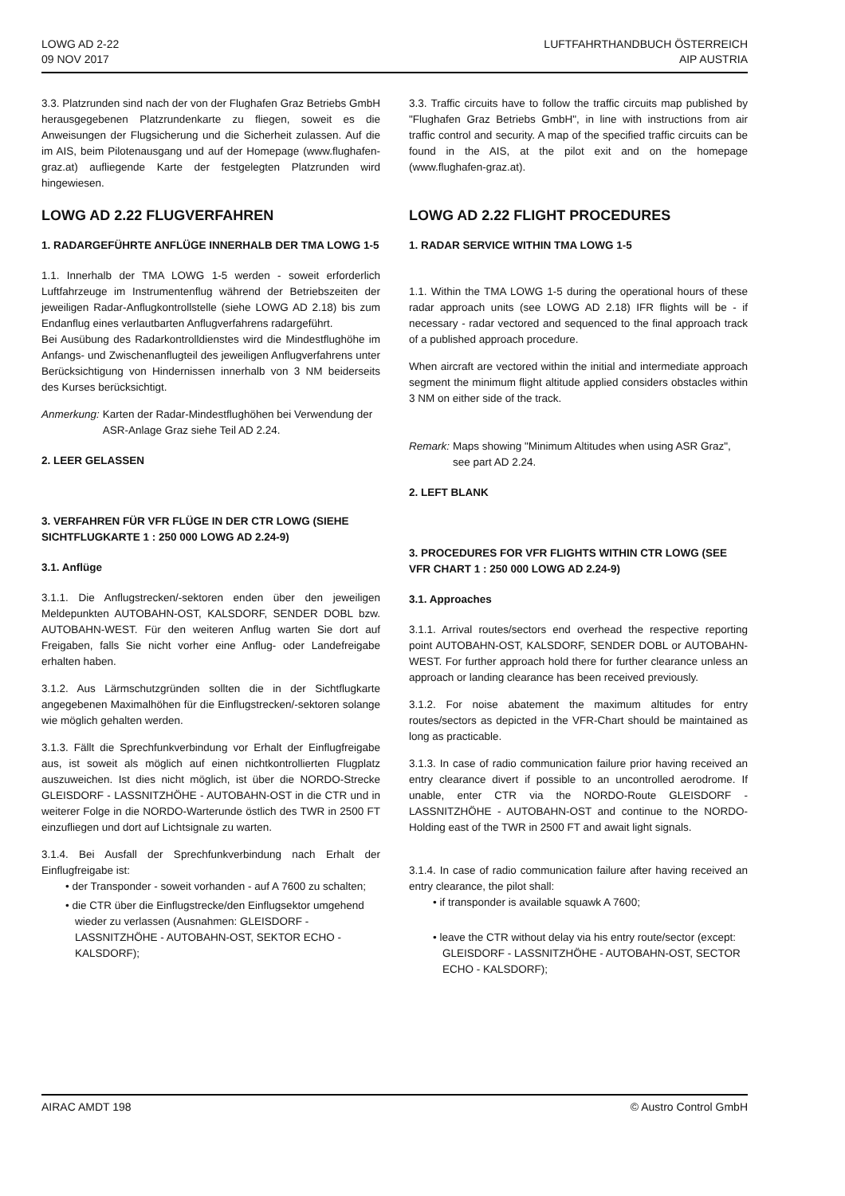LOWG AD 2-22
09 NOV 2017
LUFTFAHRTHANDBUCH ÖSTERREICH
AIP AUSTRIA
3.3. Platzrunden sind nach der von der Flughafen Graz Betriebs GmbH herausgegebenen Platzrundenkarte zu fliegen, soweit es die Anweisungen der Flugsicherung und die Sicherheit zulassen. Auf die im AIS, beim Pilotenausgang und auf der Homepage (www.flughafen-graz.at) aufliegende Karte der festgelegten Platzrunden wird hingewiesen.
LOWG AD 2.22 FLUGVERFAHREN
1. RADARGEFÜHRTE ANFLÜGE INNERHALB DER TMA LOWG 1-5
1.1. Innerhalb der TMA LOWG 1-5 werden - soweit erforderlich Luftfahrzeuge im Instrumentenflug während der Betriebszeiten der jeweiligen Radar-Anflugkontrollstelle (siehe LOWG AD 2.18) bis zum Endanflug eines verlautbarten Anflugverfahrens radargeführt.
Bei Ausübung des Radarkontrolldienstes wird die Mindestflughöhe im Anfangs- und Zwischenanflugteil des jeweiligen Anflugverfahrens unter Berücksichtigung von Hindernissen innerhalb von 3 NM beiderseits des Kurses berücksichtigt.
Anmerkung: Karten der Radar-Mindestflughöhen bei Verwendung der ASR-Anlage Graz siehe Teil AD 2.24.
2. LEER GELASSEN
3. VERFAHREN FÜR VFR FLÜGE IN DER CTR LOWG (SIEHE SICHTFLUGKARTE 1 : 250 000 LOWG AD 2.24-9)
3.1. Anflüge
3.1.1. Die Anflugstrecken/-sektoren enden über den jeweiligen Meldepunkten AUTOBAHN-OST, KALSDORF, SENDER DOBL bzw. AUTOBAHN-WEST. Für den weiteren Anflug warten Sie dort auf Freigaben, falls Sie nicht vorher eine Anflug- oder Landefreigabe erhalten haben.
3.1.2. Aus Lärmschutzgründen sollten die in der Sichtflugkarte angegebenen Maximalhöhen für die Einflugstrecken/-sektoren solange wie möglich gehalten werden.
3.1.3. Fällt die Sprechfunkverbindung vor Erhalt der Einflugfreigabe aus, ist soweit als möglich auf einen nichtkontrollierten Flugplatz auszuweichen. Ist dies nicht möglich, ist über die NORDO-Strecke GLEISDORF - LASSNITZHÖHE - AUTOBAHN-OST in die CTR und in weiterer Folge in die NORDO-Warterunde östlich des TWR in 2500 FT einzufliegen und dort auf Lichtsignale zu warten.
3.1.4. Bei Ausfall der Sprechfunkverbindung nach Erhalt der Einflugfreigabe ist:
• der Transponder - soweit vorhanden - auf A 7600 zu schalten;
• die CTR über die Einflugstrecke/den Einflugsektor umgehend wieder zu verlassen (Ausnahmen: GLEISDORF - LASSNITZHÖHE - AUTOBAHN-OST, SEKTOR ECHO - KALSDORF);
3.3. Traffic circuits have to follow the traffic circuits map published by "Flughafen Graz Betriebs GmbH", in line with instructions from air traffic control and security. A map of the specified traffic circuits can be found in the AIS, at the pilot exit and on the homepage (www.flughafen-graz.at).
LOWG AD 2.22 FLIGHT PROCEDURES
1. RADAR SERVICE WITHIN TMA LOWG 1-5
1.1. Within the TMA LOWG 1-5 during the operational hours of these radar approach units (see LOWG AD 2.18) IFR flights will be - if necessary - radar vectored and sequenced to the final approach track of a published approach procedure.
When aircraft are vectored within the initial and intermediate approach segment the minimum flight altitude applied considers obstacles within 3 NM on either side of the track.
Remark: Maps showing "Minimum Altitudes when using ASR Graz", see part AD 2.24.
2. LEFT BLANK
3. PROCEDURES FOR VFR FLIGHTS WITHIN CTR LOWG (SEE VFR CHART 1 : 250 000 LOWG AD 2.24-9)
3.1. Approaches
3.1.1. Arrival routes/sectors end overhead the respective reporting point AUTOBAHN-OST, KALSDORF, SENDER DOBL or AUTOBAHN-WEST. For further approach hold there for further clearance unless an approach or landing clearance has been received previously.
3.1.2. For noise abatement the maximum altitudes for entry routes/sectors as depicted in the VFR-Chart should be maintained as long as practicable.
3.1.3. In case of radio communication failure prior having received an entry clearance divert if possible to an uncontrolled aerodrome. If unable, enter CTR via the NORDO-Route GLEISDORF - LASSNITZHÖHE - AUTOBAHN-OST and continue to the NORDO-Holding east of the TWR in 2500 FT and await light signals.
3.1.4. In case of radio communication failure after having received an entry clearance, the pilot shall:
• if transponder is available squawk A 7600;
• leave the CTR without delay via his entry route/sector (except: GLEISDORF - LASSNITZHÖHE - AUTOBAHN-OST, SECTOR ECHO - KALSDORF);
AIRAC AMDT 198 © Austro Control GmbH